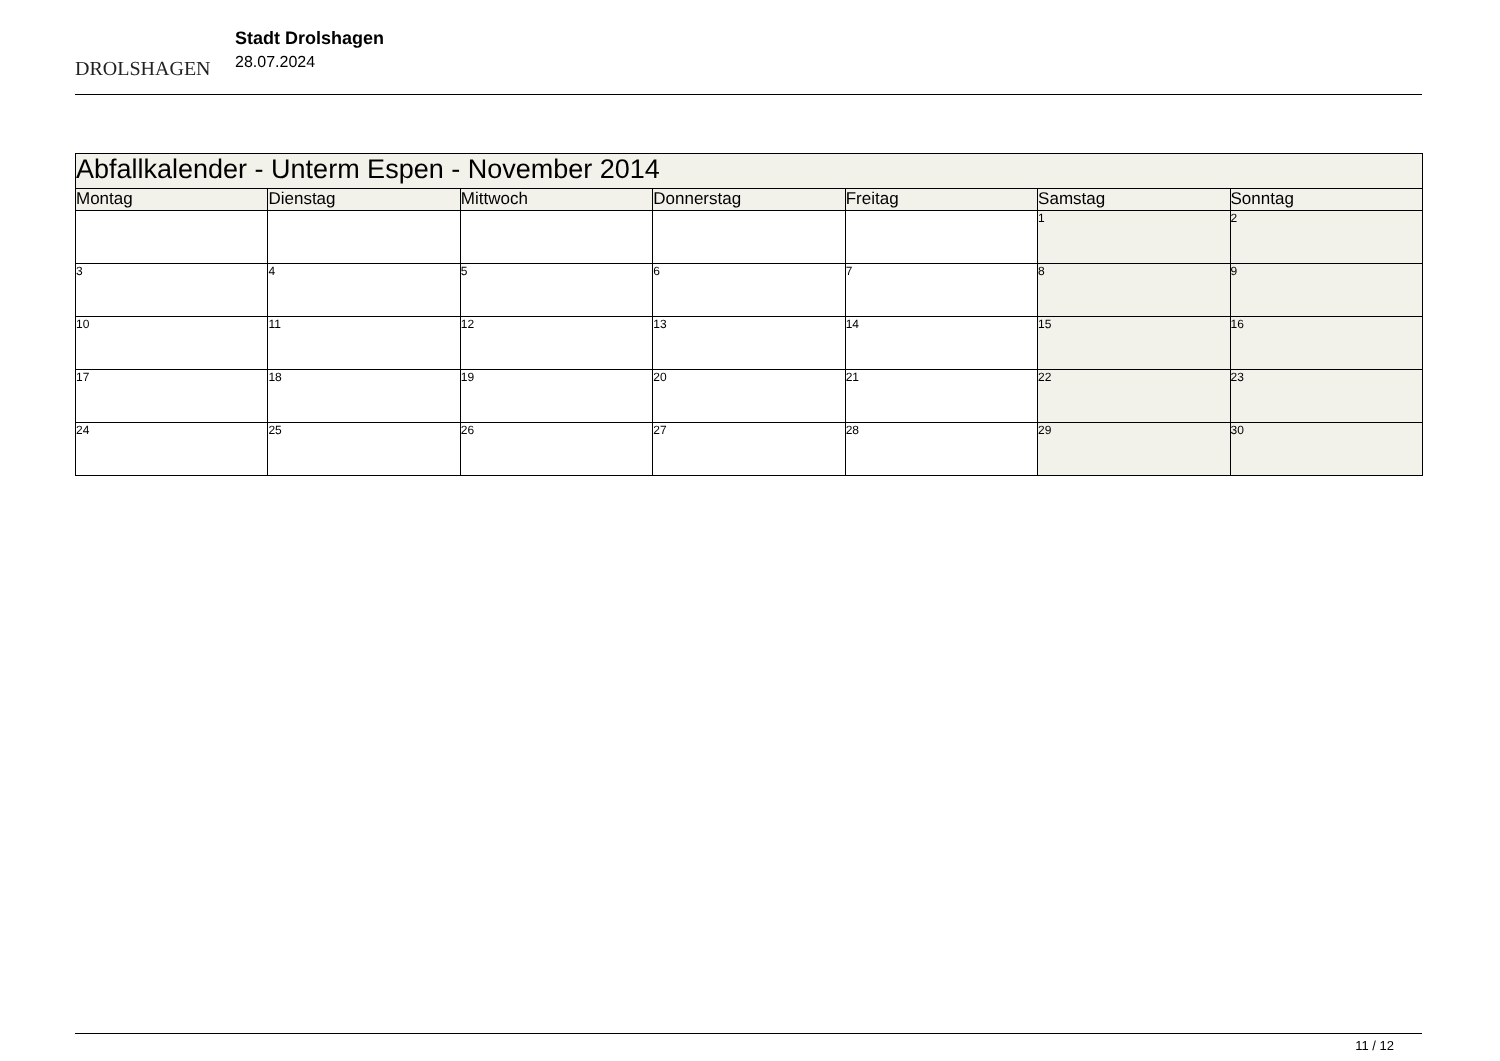DROLSHAGEN
Stadt Drolshagen
28.07.2024
| Abfallkalender - Unterm Espen - November 2014 | | | | | | |
| --- | --- | --- | --- | --- | --- | --- |
| Montag | Dienstag | Mittwoch | Donnerstag | Freitag | Samstag | Sonntag |
| | | | | | 1 | 2 |
| 3 | 4 | 5 | 6 | 7 | 8 | 9 |
| 10 | 11 | 12 | 13 | 14 | 15 | 16 |
| 17 | 18 | 19 | 20 | 21 | 22 | 23 |
| 24 | 25 | 26 | 27 | 28 | 29 | 30 |
11 / 12